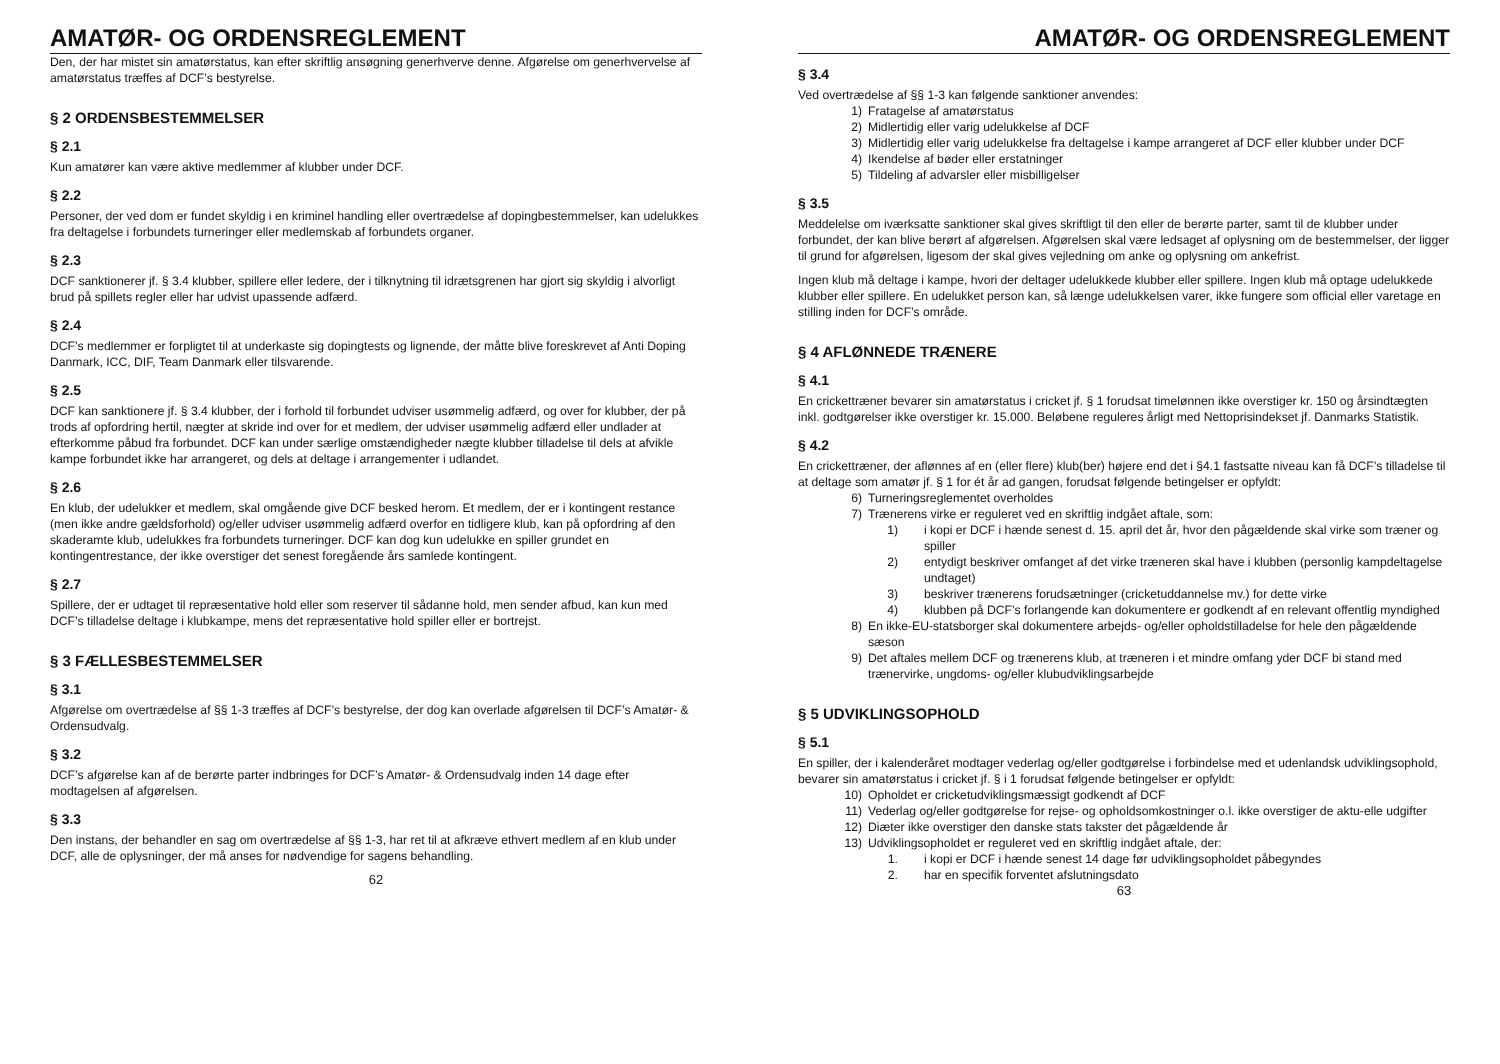AMATØR- OG ORDENSREGLEMENT
Den, der har mistet sin amatørstatus, kan efter skriftlig ansøgning generhverve denne. Afgørelse om generhvervelse af amatørstatus træffes af DCF’s bestyrelse.
§ 2 ORDENSBESTEMMELSER
§ 2.1
Kun amatører kan være aktive medlemmer af klubber under DCF.
§ 2.2
Personer, der ved dom er fundet skyldig i en kriminel handling eller overtrædelse af dopingbestemmelser, kan udelukkes fra deltagelse i forbundets turneringer eller medlemskab af forbundets organer.
§ 2.3
DCF sanktionerer jf. § 3.4 klubber, spillere eller ledere, der i tilknytning til idrætsgrenen har gjort sig skyldig i alvorligt brud på spillets regler eller har udvist upassende adfærd.
§ 2.4
DCF’s medlemmer er forpligtet til at underkaste sig dopingtests og lignende, der måtte blive foreskrevet af Anti Doping Danmark, ICC, DIF, Team Danmark eller tilsvarende.
§ 2.5
DCF kan sanktionere jf. § 3.4 klubber, der i forhold til forbundet udviser usømmelig adfærd, og over for klubber, der på trods af opfordring hertil, nægter at skride ind over for et medlem, der udviser usømmelig adfærd eller undlader at efterkomme påbud fra forbundet. DCF kan under særlige omstændigheder nægte klubber tilladelse til dels at afvikle kampe forbundet ikke har arrangeret, og dels at deltage i arrangementer i udlandet.
§ 2.6
En klub, der udelukker et medlem, skal omgående give DCF besked herom. Et medlem, der er i kontingent restance (men ikke andre gældsforhold) og/eller udviser usømmelig adfærd overfor en tidligere klub, kan på opfordring af den skaderamte klub, udelukkes fra forbundets turneringer. DCF kan dog kun udelukke en spiller grundet en kontingentrestance, der ikke overstiger det senest foregående års samlede kontingent.
§ 2.7
Spillere, der er udtaget til repræsentative hold eller som reserver til sådanne hold, men sender afbud, kan kun med DCF’s tilladelse deltage i klubkampe, mens det repræsentative hold spiller eller er bortrejst.
§ 3 FÆLLESBESTEMMELSER
§ 3.1
Afgørelse om overtrædelse af §§ 1-3 træffes af DCF’s bestyrelse, der dog kan overlade afgørelsen til DCF’s Amatør- & Ordensudvalg.
§ 3.2
DCF’s afgørelse kan af de berørte parter indbringes for DCF’s Amatør- & Ordensudvalg inden 14 dage efter modtagelsen af afgørelsen.
§ 3.3
Den instans, der behandler en sag om overtrædelse af §§ 1-3, har ret til at afkræve ethvert medlem af en klub under DCF, alle de oplysninger, der må anses for nødvendige for sagens behandling.
62
AMATØR- OG ORDENSREGLEMENT
§ 3.4
Ved overtrædelse af §§ 1-3 kan følgende sanktioner anvendes:
1) Fratagelse af amatørstatus
2) Midlertidig eller varig udelukkelse af DCF
3) Midlertidig eller varig udelukkelse fra deltagelse i kampe arrangeret af DCF eller klubber under DCF
4) Ikendelse af bøder eller erstatninger
5) Tildeling af advarsler eller misbilligelser
§ 3.5
Meddelelse om iværksatte sanktioner skal gives skriftligt til den eller de berørte parter, samt til de klubber under forbundet, der kan blive berørt af afgørelsen. Afgørelsen skal være ledsaget af oplysning om de bestemmelser, der ligger til grund for afgørelsen, ligesom der skal gives vejledning om anke og oplysning om ankefrist.
Ingen klub må deltage i kampe, hvori der deltager udelukkede klubber eller spillere. Ingen klub må optage udelukkede klubber eller spillere. En udelukket person kan, så længe udelukkelsen varer, ikke fungere som official eller varetage en stilling inden for DCF’s område.
§ 4 AFLØNNEDE TRÆNERE
§ 4.1
En crickettræner bevarer sin amatørstatus i cricket jf. § 1 forudsat timelønnen ikke overstiger kr. 150 og årsindtægten inkl. godtgørelser ikke overstiger kr. 15.000. Beløbene reguleres årligt med Nettoprisindekset jf. Danmarks Statistik.
§ 4.2
En crickettræner, der aflønnes af en (eller flere) klub(ber) højere end det i §4.1 fastsatte niveau kan få DCF’s tilladelse til at deltage som amatør jf. § 1 for ét år ad gangen, forudsat følgende betingelser er opfyldt:
6) Turneringsreglementet overholdes
7) Trænerens virke er reguleret ved en skriftlig indgået aftale, som:
1) i kopi er DCF i hænde senest d. 15. april det år, hvor den pågældende skal virke som træner og spiller
2) entydigt beskriver omfanget af det virke træneren skal have i klubben (personlig kampdeltagelse undtaget)
3) beskriver trænerens forudsætninger (cricketuddannelse mv.) for dette virke
4) klubben på DCF’s forlangende kan dokumentere er godkendt af en relevant offentlig myndighed
8) En ikke-EU-statsborger skal dokumentere arbejds- og/eller opholdstilladelse for hele den pågældende sæson
9) Det aftales mellem DCF og trænerens klub, at træneren i et mindre omfang yder DCF bi stand med trænervirke, ungdoms- og/eller klubudviklingsarbejde
§ 5 UDVIKLINGSOPHOLD
§ 5.1
En spiller, der i kalenderåret modtager vederlag og/eller godtgørelse i forbindelse med et udenlandsk udviklingsophold, bevarer sin amatørstatus i cricket jf. § i 1 forudsat følgende betingelser er opfyldt:
10) Opholdet er cricketudviklingsmæssigt godkendt af DCF
11) Vederlag og/eller godtgørelse for rejse- og opholdsomkostninger o.l. ikke overstiger de aktu-elle udgifter
12) Diæter ikke overstiger den danske stats takster det pågældende år
13) Udviklingsopholdet er reguleret ved en skriftlig indgået aftale, der:
1. i kopi er DCF i hænde senest 14 dage før udviklingsopholdet påbegyndes
2. har en specifik forventet afslutningsdato
63